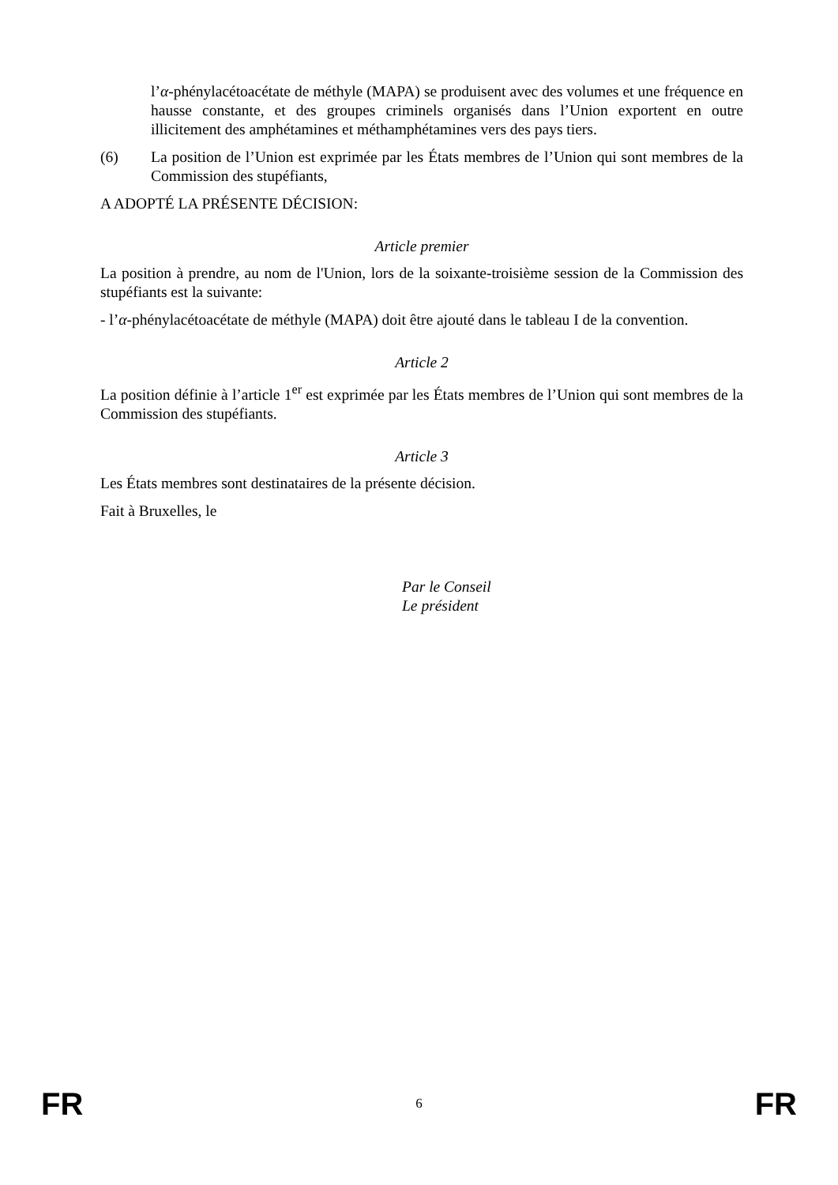l’α-phénylacétoacétate de méthyle (MAPA) se produisent avec des volumes et une fréquence en hausse constante, et des groupes criminels organisés dans l’Union exportent en outre illicitement des amphétamines et méthamphétamines vers des pays tiers.
(6) La position de l’Union est exprimée par les États membres de l’Union qui sont membres de la Commission des stupéfiants,
A ADOPTÉ LA PRÉSENTE DÉCISION:
Article premier
La position à prendre, au nom de l'Union, lors de la soixante-troisième session de la Commission des stupéfiants est la suivante:
- l’α-phénylacétoacétate de méthyle (MAPA) doit être ajouté dans le tableau I de la convention.
Article 2
La position définie à l’article 1<sup>er</sup> est exprimée par les États membres de l’Union qui sont membres de la Commission des stupéfiants.
Article 3
Les États membres sont destinataires de la présente décision.
Fait à Bruxelles, le
Par le Conseil
Le président
FR 6 FR